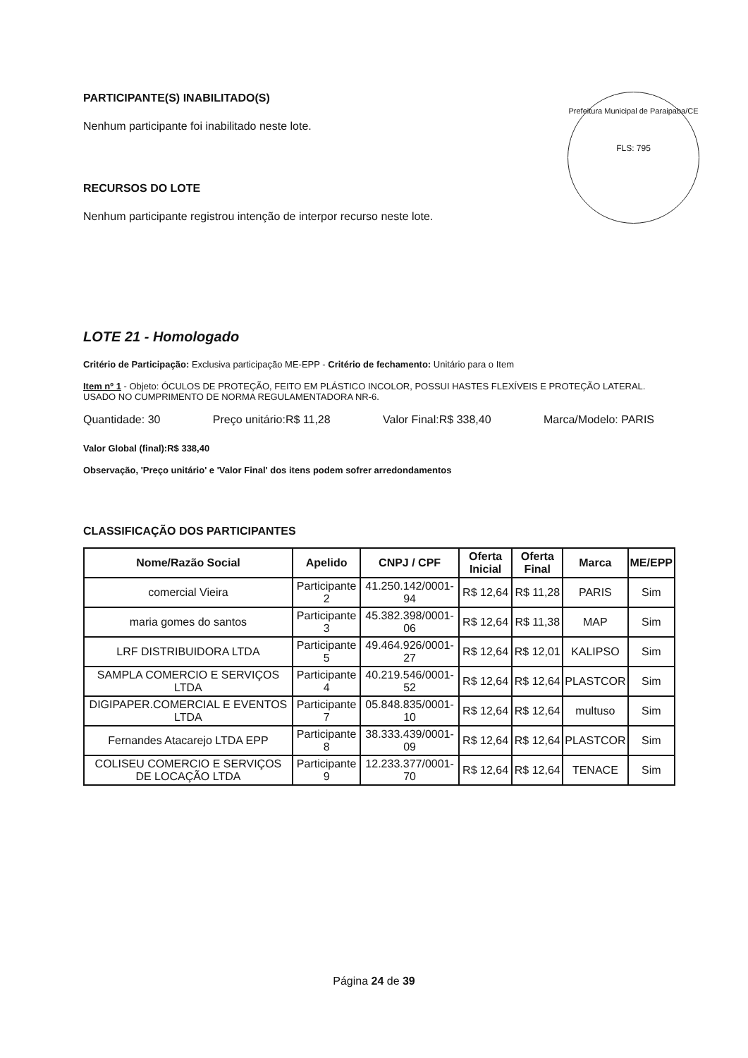Prefeitura Municipal de Paraipaba/CE
FLS: 795
PARTICIPANTE(S) INABILITADO(S)
Nenhum participante foi inabilitado neste lote.
RECURSOS DO LOTE
Nenhum participante registrou intenção de interpor recurso neste lote.
LOTE 21 - Homologado
Critério de Participação: Exclusiva participação ME-EPP - Critério de fechamento: Unitário para o Item
Item nº 1 - Objeto: ÓCULOS DE PROTEÇÃO, FEITO EM PLÁSTICO INCOLOR, POSSUI HASTES FLEXÍVEIS E PROTEÇÃO LATERAL. USADO NO CUMPRIMENTO DE NORMA REGULAMENTADORA NR-6.
Quantidade: 30 Preço unitário:R$ 11,28 Valor Final:R$ 338,40 Marca/Modelo: PARIS
Valor Global (final):R$ 338,40
Observação, 'Preço unitário' e 'Valor Final' dos itens podem sofrer arredondamentos
CLASSIFICAÇÃO DOS PARTICIPANTES
| Nome/Razão Social | Apelido | CNPJ / CPF | Oferta Inicial | Oferta Final | Marca | ME/EPP |
| --- | --- | --- | --- | --- | --- | --- |
| comercial Vieira | Participante 2 | 41.250.142/0001-94 | R$ 12,64 | R$ 11,28 | PARIS | Sim |
| maria gomes do santos | Participante 3 | 45.382.398/0001-06 | R$ 12,64 | R$ 11,38 | MAP | Sim |
| LRF DISTRIBUIDORA LTDA | Participante 5 | 49.464.926/0001-27 | R$ 12,64 | R$ 12,01 | KALIPSO | Sim |
| SAMPLA COMERCIO E SERVIÇOS LTDA | Participante 4 | 40.219.546/0001-52 | R$ 12,64 | R$ 12,64 | PLASTCOR | Sim |
| DIGIPAPER.COMERCIAL E EVENTOS LTDA | Participante 7 | 05.848.835/0001-10 | R$ 12,64 | R$ 12,64 | multuso | Sim |
| Fernandes Atacarejo LTDA EPP | Participante 8 | 38.333.439/0001-09 | R$ 12,64 | R$ 12,64 | PLASTCOR | Sim |
| COLISEU COMERCIO E SERVIÇOS DE LOCAÇÃO LTDA | Participante 9 | 12.233.377/0001-70 | R$ 12,64 | R$ 12,64 | TENACE | Sim |
Página 24 de 39